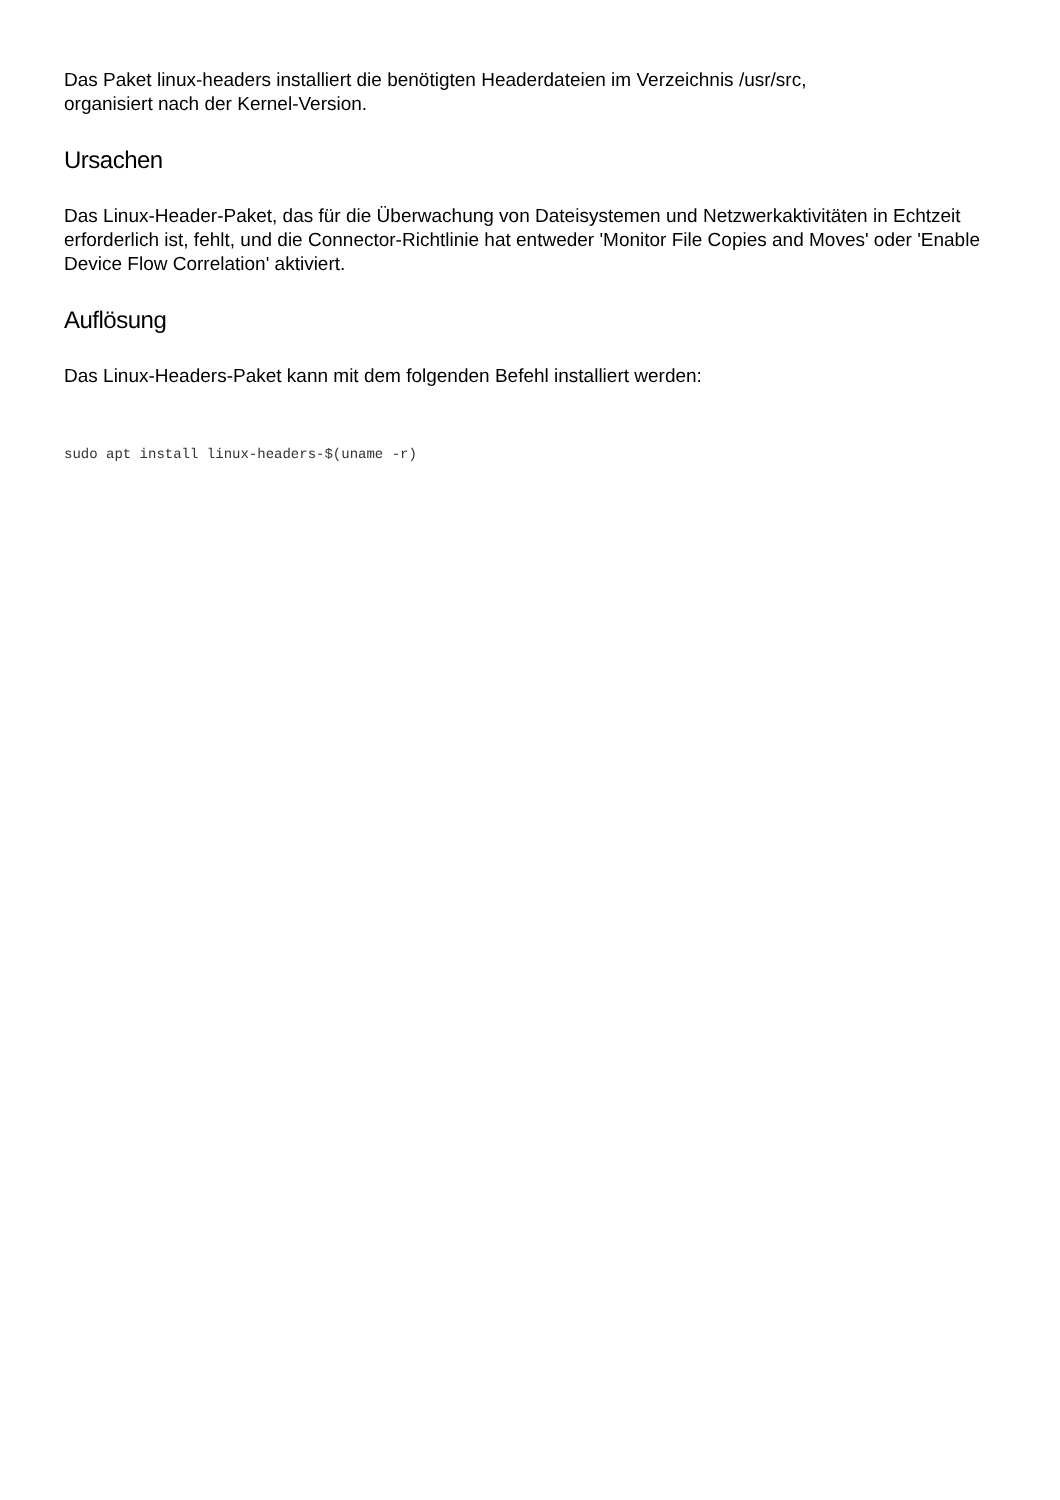Das Paket linux-headers installiert die benötigten Headerdateien im Verzeichnis /usr/src,
organisiert nach der Kernel-Version.
Ursachen
Das Linux-Header-Paket, das für die Überwachung von Dateisystemen und Netzwerkaktivitäten in Echtzeit erforderlich ist, fehlt, und die Connector-Richtlinie hat entweder 'Monitor File Copies and Moves' oder 'Enable Device Flow Correlation' aktiviert.
Auflösung
Das Linux-Headers-Paket kann mit dem folgenden Befehl installiert werden:
sudo apt install linux-headers-$(uname -r)